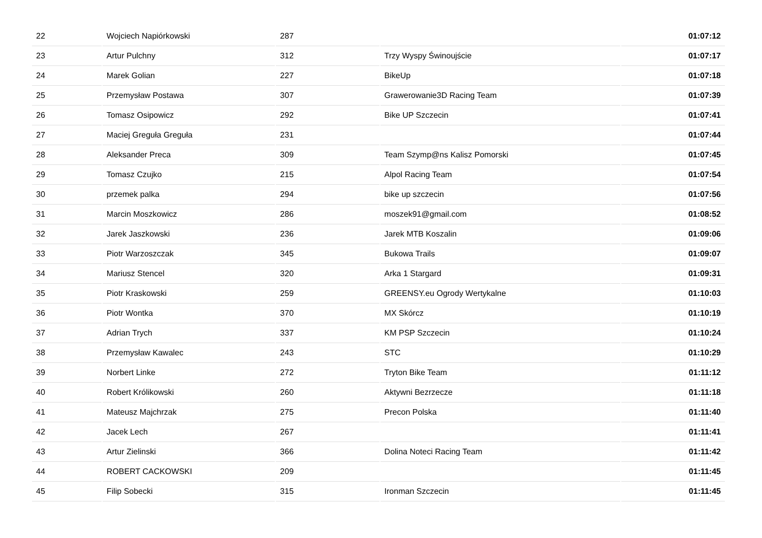| 22 | Wojciech Napiórkowski | 287 | | 01:07:12 |
| 23 | Artur Pulchny | 312 | Trzy Wyspy Świnoujście | 01:07:17 |
| 24 | Marek Golian | 227 | BikeUp | 01:07:18 |
| 25 | Przemysław Postawa | 307 | Grawerowanie3D Racing Team | 01:07:39 |
| 26 | Tomasz Osipowicz | 292 | Bike UP Szczecin | 01:07:41 |
| 27 | Maciej Greguła Greguła | 231 | | 01:07:44 |
| 28 | Aleksander Preca | 309 | Team Szymp@ns Kalisz Pomorski | 01:07:45 |
| 29 | Tomasz Czujko | 215 | Alpol Racing Team | 01:07:54 |
| 30 | przemek palka | 294 | bike up szczecin | 01:07:56 |
| 31 | Marcin Moszkowicz | 286 | moszek91@gmail.com | 01:08:52 |
| 32 | Jarek Jaszkowski | 236 | Jarek MTB Koszalin | 01:09:06 |
| 33 | Piotr Warzoszczak | 345 | Bukowa Trails | 01:09:07 |
| 34 | Mariusz Stencel | 320 | Arka 1 Stargard | 01:09:31 |
| 35 | Piotr Kraskowski | 259 | GREENSY.eu Ogrody Wertykalne | 01:10:03 |
| 36 | Piotr Wontka | 370 | MX Skórcz | 01:10:19 |
| 37 | Adrian Trych | 337 | KM PSP Szczecin | 01:10:24 |
| 38 | Przemysław Kawalec | 243 | STC | 01:10:29 |
| 39 | Norbert Linke | 272 | Tryton Bike Team | 01:11:12 |
| 40 | Robert Królikowski | 260 | Aktywni Bezrzecze | 01:11:18 |
| 41 | Mateusz Majchrzak | 275 | Precon Polska | 01:11:40 |
| 42 | Jacek Lech | 267 | | 01:11:41 |
| 43 | Artur Zielinski | 366 | Dolina Noteci Racing Team | 01:11:42 |
| 44 | ROBERT CACKOWSKI | 209 | | 01:11:45 |
| 45 | Filip Sobecki | 315 | Ironman Szczecin | 01:11:45 |